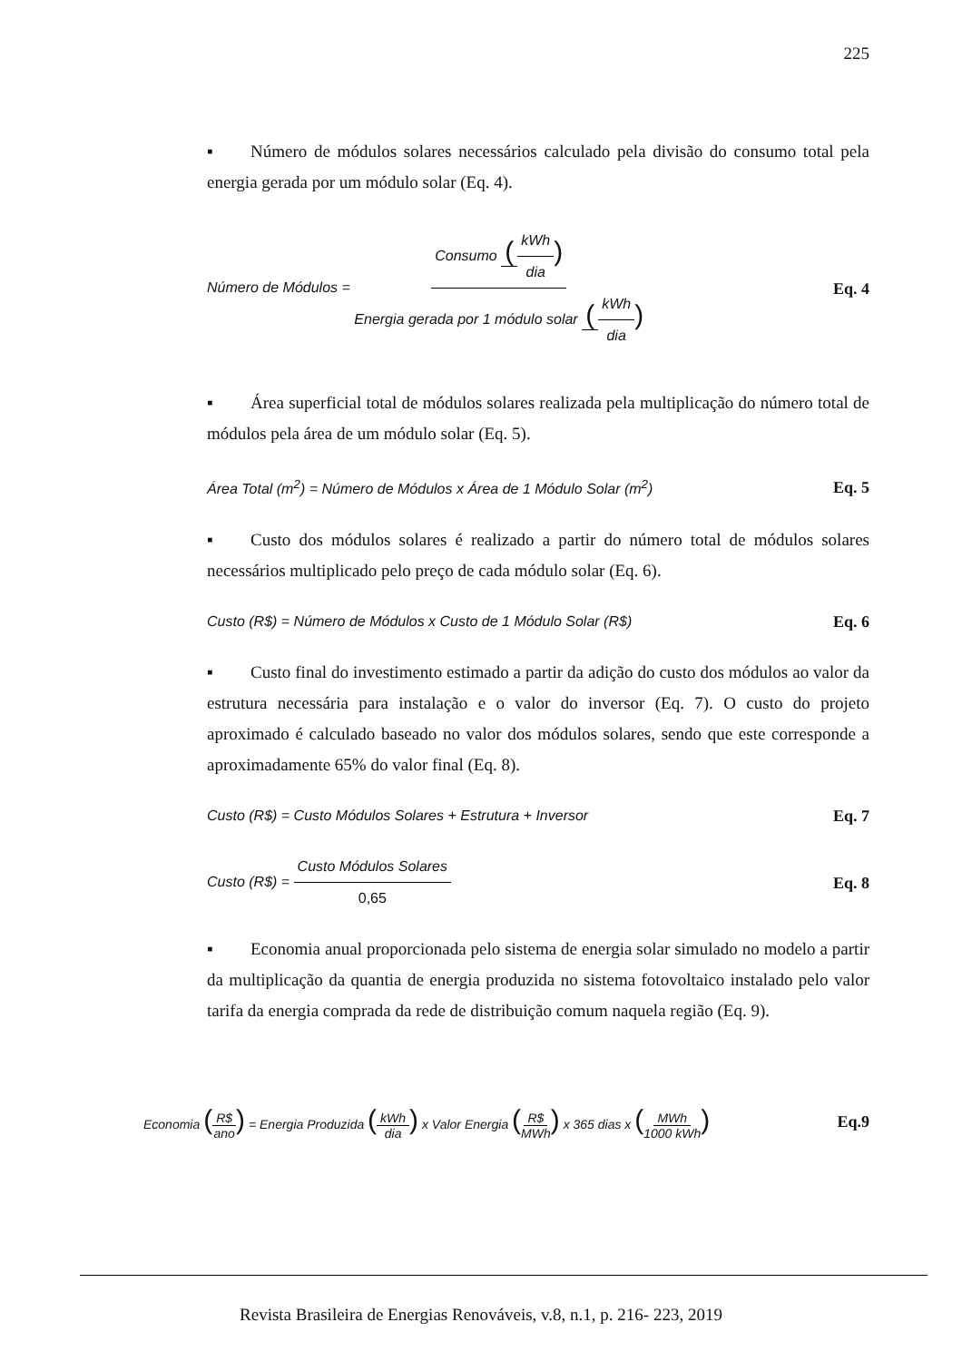225
▪ Número de módulos solares necessários calculado pela divisão do consumo total pela energia gerada por um módulo solar (Eq. 4).
Número de Módulos = Consumo (kWh dia) Energia gerada por 1 módulo solar (kWh dia) Eq. 4
▪ Área superficial total de módulos solares realizada pela multiplicação do número total de módulos pela área de um módulo solar (Eq. 5).
Área Total (m<sup>2</sup>) = Número de Módulos x Área de 1 Módulo Solar (m<sup>2</sup>) Eq. 5
▪ Custo dos módulos solares é realizado a partir do número total de módulos solares necessários multiplicado pelo preço de cada módulo solar (Eq. 6).
Custo (R$) = Número de Módulos x Custo de 1 Módulo Solar (R$) Eq. 6
▪ Custo final do investimento estimado a partir da adição do custo dos módulos ao valor da estrutura necessária para instalação e o valor do inversor (Eq. 7). O custo do projeto aproximado é calculado baseado no valor dos módulos solares, sendo que este corresponde a aproximadamente 65% do valor final (Eq. 8).
Custo (R$) = Custo Módulos Solares + Estrutura + Inversor Eq. 7
Custo (R$) = Custo Módulos Solares 0,65 Eq. 8
▪ Economia anual proporcionada pelo sistema de energia solar simulado no modelo a partir da multiplicação da quantia de energia produzida no sistema fotovoltaico instalado pelo valor tarifa da energia comprada da rede de distribuição comum naquela região (Eq. 9).
Economia (R$ ano) = Energia Produzida (kWh dia) x Valor Energia (R$ MWh) x 365 dias x (MWh 1000 kWh) Eq.9
Revista Brasileira de Energias Renováveis, v.8, n.1, p. 216- 223, 2019